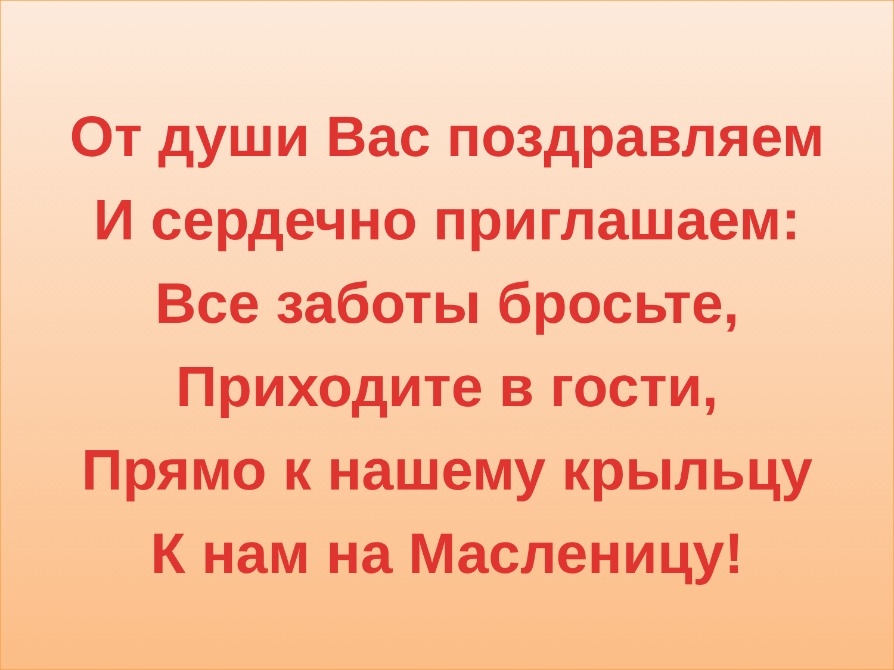От души Вас поздравляем
И сердечно приглашаем:
Все заботы бросьте,
Приходите в гости,
Прямо к нашему крыльцу
К нам на Масленицу!